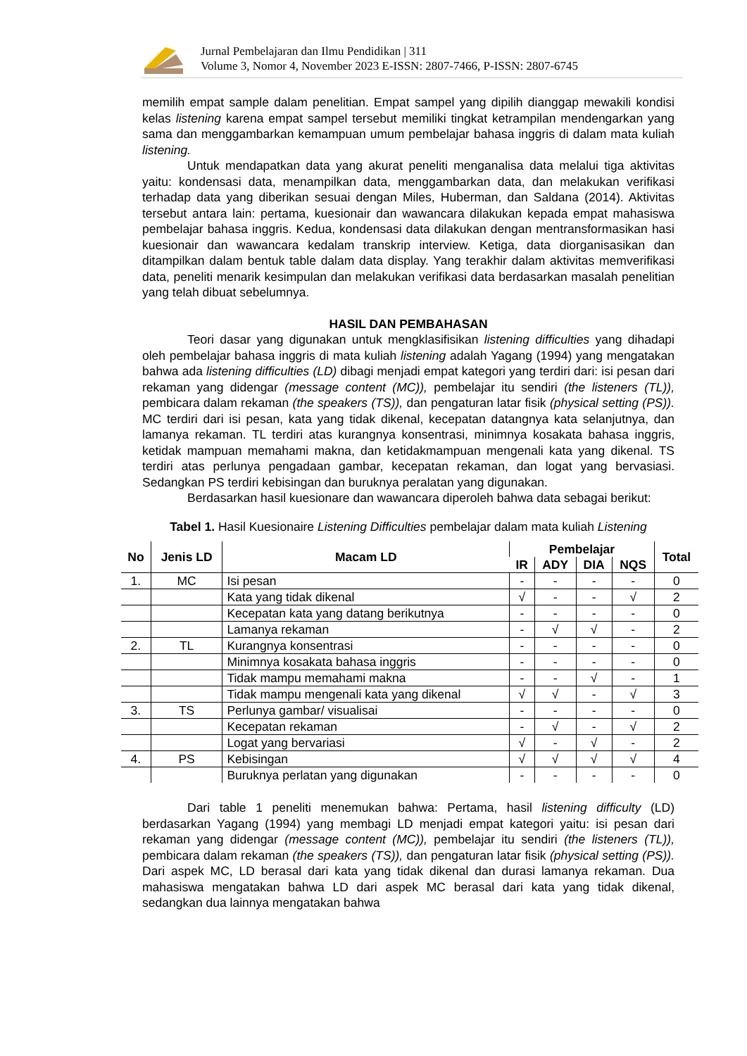Jurnal Pembelajaran dan Ilmu Pendidikan | 311
Volume 3, Nomor 4, November 2023 E-ISSN: 2807-7466, P-ISSN: 2807-6745
memilih empat sample dalam penelitian. Empat sampel yang dipilih dianggap mewakili kondisi kelas listening karena empat sampel tersebut memiliki tingkat ketrampilan mendengarkan yang sama dan menggambarkan kemampuan umum pembelajar bahasa inggris di dalam mata kuliah listening.
Untuk mendapatkan data yang akurat peneliti menganalisa data melalui tiga aktivitas yaitu: kondensasi data, menampilkan data, menggambarkan data, dan melakukan verifikasi terhadap data yang diberikan sesuai dengan Miles, Huberman, dan Saldana (2014). Aktivitas tersebut antara lain: pertama, kuesionair dan wawancara dilakukan kepada empat mahasiswa pembelajar bahasa inggris. Kedua, kondensasi data dilakukan dengan mentransformasikan hasi kuesionair dan wawancara kedalam transkrip interview. Ketiga, data diorganisasikan dan ditampilkan dalam bentuk table dalam data display. Yang terakhir dalam aktivitas memverifikasi data, peneliti menarik kesimpulan dan melakukan verifikasi data berdasarkan masalah penelitian yang telah dibuat sebelumnya.
HASIL DAN PEMBAHASAN
Teori dasar yang digunakan untuk mengklasifisikan listening difficulties yang dihadapi oleh pembelajar bahasa inggris di mata kuliah listening adalah Yagang (1994) yang mengatakan bahwa ada listening difficulties (LD) dibagi menjadi empat kategori yang terdiri dari: isi pesan dari rekaman yang didengar (message content (MC)), pembelajar itu sendiri (the listeners (TL)), pembicara dalam rekaman (the speakers (TS)), dan pengaturan latar fisik (physical setting (PS)). MC terdiri dari isi pesan, kata yang tidak dikenal, kecepatan datangnya kata selanjutnya, dan lamanya rekaman. TL terdiri atas kurangnya konsentrasi, minimnya kosakata bahasa inggris, ketidak mampuan memahami makna, dan ketidakmampuan mengenali kata yang dikenal. TS terdiri atas perlunya pengadaan gambar, kecepatan rekaman, dan logat yang bervasiasi. Sedangkan PS terdiri kebisingan dan buruknya peralatan yang digunakan.
Berdasarkan hasil kuesionare dan wawancara diperoleh bahwa data sebagai berikut:
Tabel 1. Hasil Kuesionaire Listening Difficulties pembelajar dalam mata kuliah Listening
| No | Jenis LD | Macam LD | Pembelajar | | | | Total |
| --- | --- | --- | --- | --- | --- | --- | --- |
| | | | IR | ADY | DIA | NQS | |
| 1. | MC | Isi pesan | - | - | - | - | 0 |
| | | Kata yang tidak dikenal | √ | - | - | √ | 2 |
| | | Kecepatan kata yang datang berikutnya | - | - | - | - | 0 |
| | | Lamanya rekaman | - | √ | √ | - | 2 |
| 2. | TL | Kurangnya konsentrasi | - | - | - | - | 0 |
| | | Minimnya kosakata bahasa inggris | - | - | - | - | 0 |
| | | Tidak mampu memahami makna | - | - | √ | - | 1 |
| | | Tidak mampu mengenali kata yang dikenal | √ | √ | - | √ | 3 |
| 3. | TS | Perlunya gambar/ visualisai | - | - | - | - | 0 |
| | | Kecepatan rekaman | - | √ | - | √ | 2 |
| | | Logat yang bervariasi | √ | - | √ | - | 2 |
| 4. | PS | Kebisingan | √ | √ | √ | √ | 4 |
| | | Buruknya perlatan yang digunakan | - | - | - | - | 0 |
Dari table 1 peneliti menemukan bahwa: Pertama, hasil listening difficulty (LD) berdasarkan Yagang (1994) yang membagi LD menjadi empat kategori yaitu: isi pesan dari rekaman yang didengar (message content (MC)), pembelajar itu sendiri (the listeners (TL)), pembicara dalam rekaman (the speakers (TS)), dan pengaturan latar fisik (physical setting (PS)). Dari aspek MC, LD berasal dari kata yang tidak dikenal dan durasi lamanya rekaman. Dua mahasiswa mengatakan bahwa LD dari aspek MC berasal dari kata yang tidak dikenal, sedangkan dua lainnya mengatakan bahwa